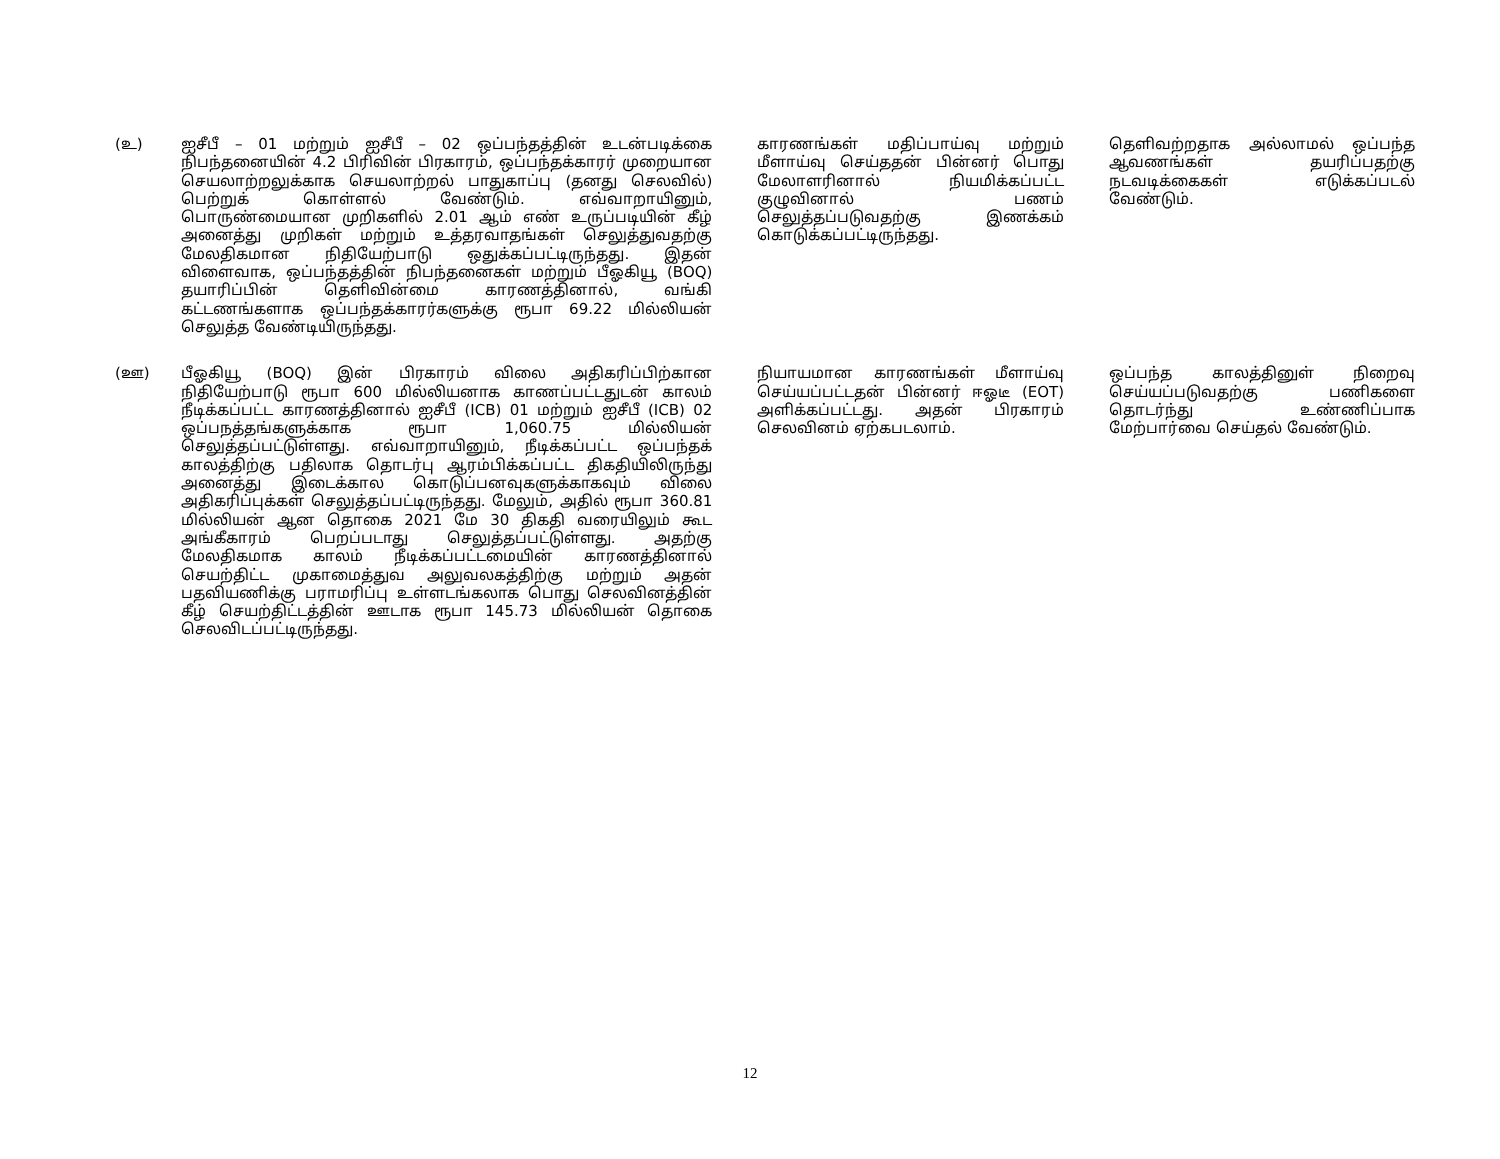| (உ) | ஐசீபீ – 01 மற்றும் ஐசீபீ – 02 ஒப்பந்தத்தின் உடன்படிக்கை நிபந்தனையின் 4.2 பிரிவின் பிரகாரம், ஒப்பந்தக்காரர் முறையான செயலாற்றலுக்காக செயலாற்றல் பாதுகாப்பு (தனது செலவில்) பெற்றுக் கொள்ளல் வேண்டும். எவ்வாறாயினும், பொருண்மையான முறிகளில் 2.01 ஆம் எண் உருப்படியின் கீழ் அனைத்து முறிகள் மற்றும் உத்தரவாதங்கள் செலுத்துவதற்கு மேலதிகமான நிதியேற்பாடு ஒதுக்கப்பட்டிருந்தது. இதன் விளைவாக, ஒப்பந்தத்தின் நிபந்தனைகள் மற்றும் பீஓகியூ (BOQ) தயாரிப்பின் தெளிவின்மை காரணத்தினால், வங்கி கட்டணங்களாக ஒப்பந்தக்காரர்களுக்கு ரூபா 69.22 மில்லியன் செலுத்த வேண்டியிருந்தது. | காரணங்கள் மதிப்பாய்வு மற்றும் மீளாய்வு செய்ததன் பின்னர் பொது மேலாளரினால் நியமிக்கப்பட்ட குழுவினால் பணம் செலுத்தப்படுவதற்கு இணக்கம் கொடுக்கப்பட்டிருந்தது. | தெளிவற்றதாக அல்லாமல் ஒப்பந்த ஆவணங்கள் தயரிப்பதற்கு நடவடிக்கைகள் எடுக்கப்படல் வேண்டும். |
| (ஊ) | பீஓகியூ (BOQ) இன் பிரகாரம் விலை அதிகரிப்பிற்கான நிதியேற்பாடு ரூபா 600 மில்லியனாக காணப்பட்டதுடன் காலம் நீடிக்கப்பட்ட காரணத்தினால் ஐசீபீ (ICB) 01 மற்றும் ஐசீபீ (ICB) 02 ஒப்பநத்தங்களுக்காக ரூபா 1,060.75 மில்லியன் செலுத்தப்பட்டுள்ளது. எவ்வாறாயினும், நீடிக்கப்பட்ட ஒப்பந்தக் காலத்திற்கு பதிலாக தொடர்பு ஆரம்பிக்கப்பட்ட திகதியிலிருந்து அனைத்து இடைக்கால கொடுப்பனவுகளுக்காகவும் விலை அதிகரிப்புக்கள் செலுத்தப்பட்டிருந்தது. மேலும், அதில் ரூபா 360.81 மில்லியன் ஆன தொகை 2021 மே 30 திகதி வரையிலும் கூட அங்கீகாரம் பெறப்படாது செலுத்தப்பட்டுள்ளது. அதற்கு மேலதிகமாக காலம் நீடிக்கப்பட்டமையின் காரணத்தினால் செயற்திட்ட முகாமைத்துவ அலுவலகத்திற்கு மற்றும் அதன் பதவியணிக்கு பராமரிப்பு உள்ளடங்கலாக பொது செலவினத்தின் கீழ் செயற்திட்டத்தின் ஊடாக ரூபா 145.73 மில்லியன் தொகை செலவிடப்பட்டிருந்தது. | நியாயமான காரணங்கள் மீளாய்வு செய்யப்பட்டதன் பின்னர் ஈஓடீ (EOT) அளிக்கப்பட்டது. அதன் பிரகாரம் செலவினம் ஏற்கபடலாம். | ஒப்பந்த காலத்தினுள் நிறைவு செய்யப்படுவதற்கு பணிகளை தொடர்ந்து உண்ணிப்பாக மேற்பார்வை செய்தல் வேண்டும். |
12